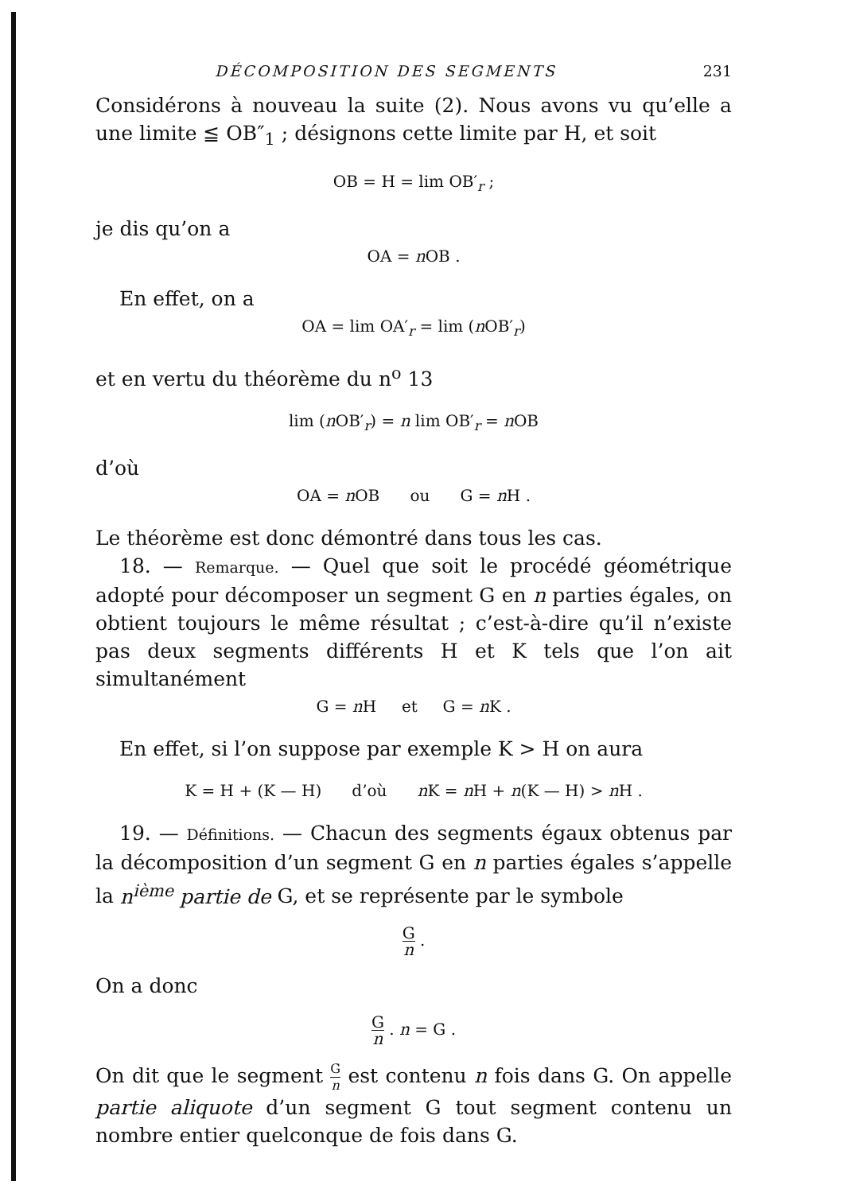DÉCOMPOSITION DES SEGMENTS 231
Considérons à nouveau la suite (2). Nous avons vu qu’elle a une limite ≦ OB″<sub>1</sub> ; désignons cette limite par H, et soit
OB = H = lim OB′<sub>r</sub> ;
je dis qu’on a
OA = n OB .
En effet, on a
OA = lim OA′<sub>r</sub> = lim (n OB′<sub>r</sub>)
et en vertu du théorème du n<sup>o</sup> 13
lim (n OB′<sub>r</sub>) = n lim OB′<sub>r</sub> = n OB
d’où
OA = n OB ou G = n H .
Le théorème est donc démontré dans tous les cas.
18. — Remarque. — Quel que soit le procédé géométrique adopté pour décomposer un segment G en n parties égales, on obtient toujours le même résultat ; c’est-à-dire qu’il n’existe pas deux segments différents H et K tels que l’on ait simultanément
G = n H et G = n K .
En effet, si l’on suppose par exemple K > H on aura
K = H + (K — H) d’où n K = n H + n(K — H) > n H .
19. — Définitions. — Chacun des segments égaux obtenus par la décomposition d’un segment G en n parties égales s’appelle la n<sup>ième</sup> partie de G, et se représente par le symbole
Gn .
On a donc
Gn . n = G .
On dit que le segment G n est contenu n fois dans G. On appelle partie aliquote d’un segment G tout segment contenu un nombre entier quelconque de fois dans G.